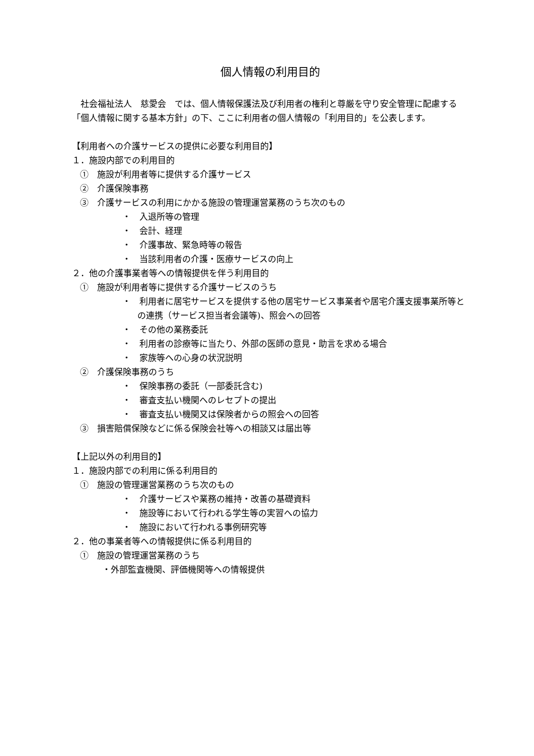個人情報の利用目的
社会福祉法人　慈愛会　では、個人情報保護法及び利用者の権利と尊厳を守り安全管理に配慮する「個人情報に関する基本方針」の下、ここに利用者の個人情報の「利用目的」を公表します。
【利用者への介護サービスの提供に必要な利用目的】
１．施設内部での利用目的
①　施設が利用者等に提供する介護サービス
②　介護保険事務
③　介護サービスの利用にかかる施設の管理運営業務のうち次のもの
・　入退所等の管理
・　会計、経理
・　介護事故、緊急時等の報告
・　当該利用者の介護・医療サービスの向上
２．他の介護事業者等への情報提供を伴う利用目的
①　施設が利用者等に提供する介護サービスのうち
・　利用者に居宅サービスを提供する他の居宅サービス事業者や居宅介護支援事業所等との連携（サービス担当者会議等)、照会への回答
・　その他の業務委託
・　利用者の診療等に当たり、外部の医師の意見・助言を求める場合
・　家族等への心身の状況説明
②　介護保険事務のうち
・　保険事務の委託（一部委託含む)
・　審査支払い機関へのレセプトの提出
・　審査支払い機関又は保険者からの照会への回答
③　損害賠償保険などに係る保険会社等への相談又は届出等
【上記以外の利用目的】
１．施設内部での利用に係る利用目的
①　施設の管理運営業務のうち次のもの
・　介護サービスや業務の維持・改善の基礎資料
・　施設等において行われる学生等の実習への協力
・　施設において行われる事例研究等
２．他の事業者等への情報提供に係る利用目的
①　施設の管理運営業務のうち
・外部監査機関、評価機関等への情報提供